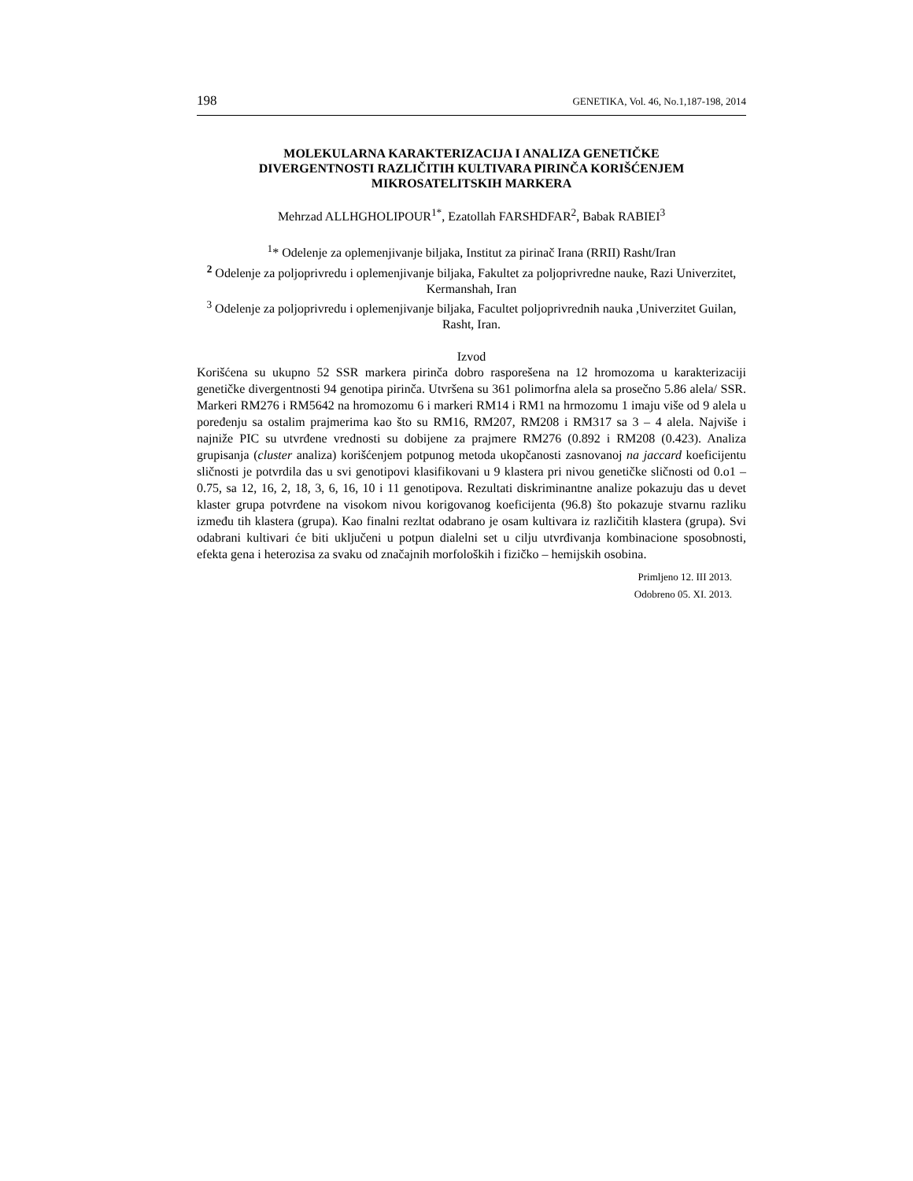198 GENETIKA, Vol. 46, No.1,187-198, 2014
MOLEKULARNA KARAKTERIZACIJA I ANALIZA GENETIČKE
DIVERGENTNOSTI RAZLIČITIH KULTIVARA PIRINČA KORIŠĆENJEM
MIKROSATELITSKIH MARKERA
Mehrzad ALLHGHOLIPOUR<sup>1*</sup>, Ezatollah FARSHDFAR<sup>2</sup>, Babak RABIEI<sup>3</sup>
<sup>1</sup>* Odelenje za oplemenjivanje biljaka, Institut za pirinač Irana (RRII) Rasht/Iran
<sup>2</sup> Odelenje za poljoprivredu i oplemenjivanje biljaka, Fakultet za poljoprivredne nauke, Razi Univerzitet, Kermanshah, Iran
<sup>3</sup> Odelenje za poljoprivredu i oplemenjivanje biljaka, Facultet poljoprivrednih nauka ,Univerzitet Guilan, Rasht, Iran.
Izvod
Korišćena su ukupno 52 SSR markera pirinča dobro rasporešena na 12 hromozoma u karakterizaciji genetičke divergentnosti 94 genotipa pirinča. Utvršena su 361 polimorfna alela sa prosečno 5.86 alela/ SSR. Markeri RM276 i RM5642 na hromozomu 6 i markeri RM14 i RM1 na hrmozomu 1 imaju više od 9 alela u poređenju sa ostalim prajmerima kao što su RM16, RM207, RM208 i RM317 sa 3 – 4 alela. Najviše i najniže PIC su utvrđene vrednosti su dobijene za prajmere RM276 (0.892 i RM208 (0.423). Analiza grupisanja (cluster analiza) korišćenjem potpunog metoda ukopčanosti zasnovanoj na jaccard koeficijentu sličnosti je potvrdila das u svi genotipovi klasifikovani u 9 klastera pri nivou genetičke sličnosti od 0.o1 – 0.75, sa 12, 16, 2, 18, 3, 6, 16, 10 i 11 genotipova. Rezultati diskriminantne analize pokazuju das u devet klaster grupa potvrđene na visokom nivou korigovanog koeficijenta (96.8) što pokazuje stvarnu razliku između tih klastera (grupa). Kao finalni rezltat odabrano je osam kultivara iz različitih klastera (grupa). Svi odabrani kultivari će biti uključeni u potpun dialelni set u cilju utvrđivanja kombinacione sposobnosti, efekta gena i heterozisa za svaku od značajnih morfoloških i fizičko – hemijskih osobina.
Primljeno 12. III 2013.
Odobreno 05. XI. 2013.